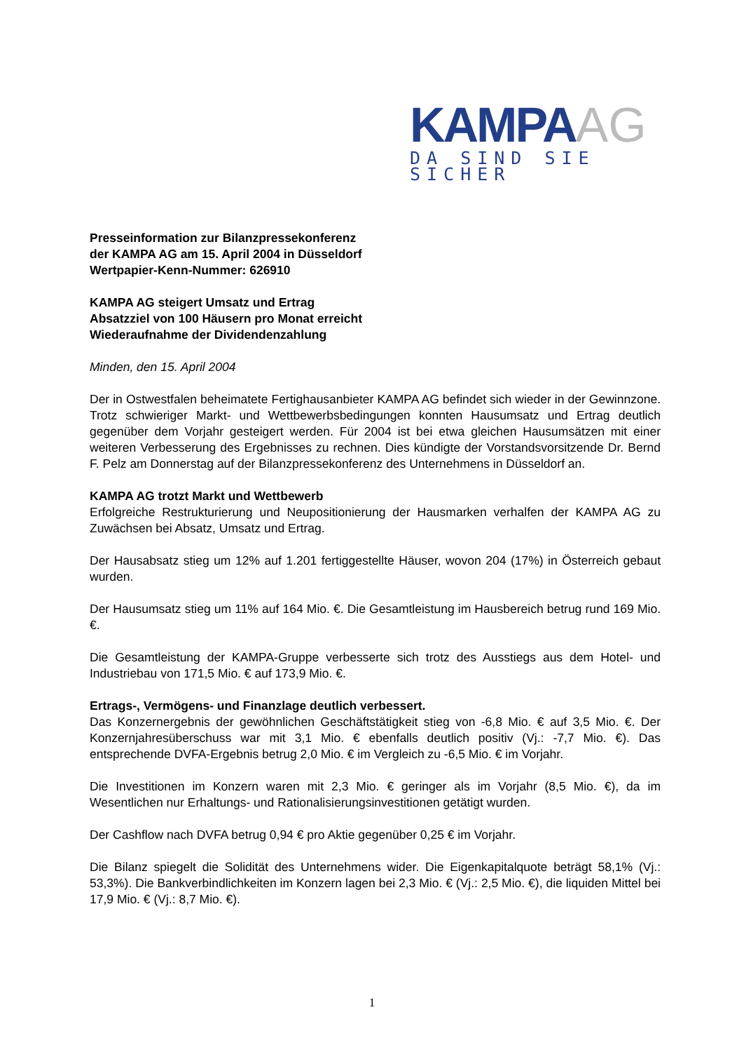KAMPAAG
DA SIND SIE SICHER
Presseinformation zur Bilanzpressekonferenz
der KAMPA AG am 15. April 2004 in Düsseldorf
Wertpapier-Kenn-Nummer: 626910
KAMPA AG steigert Umsatz und Ertrag
Absatzziel von 100 Häusern pro Monat erreicht
Wiederaufnahme der Dividendenzahlung
Minden, den 15. April 2004
Der in Ostwestfalen beheimatete Fertighausanbieter KAMPA AG befindet sich wieder in der Gewinnzone. Trotz schwieriger Markt- und Wettbewerbsbedingungen konnten Hausumsatz und Ertrag deutlich gegenüber dem Vorjahr gesteigert werden. Für 2004 ist bei etwa gleichen Hausumsätzen mit einer weiteren Verbesserung des Ergebnisses zu rechnen. Dies kündigte der Vorstandsvorsitzende Dr. Bernd F. Pelz am Donnerstag auf der Bilanzpressekonferenz des Unternehmens in Düsseldorf an.
KAMPA AG trotzt Markt und Wettbewerb
Erfolgreiche Restrukturierung und Neupositionierung der Hausmarken verhalfen der KAMPA AG zu Zuwächsen bei Absatz, Umsatz und Ertrag.
Der Hausabsatz stieg um 12% auf 1.201 fertiggestellte Häuser, wovon 204 (17%) in Österreich gebaut wurden.
Der Hausumsatz stieg um 11% auf 164 Mio. €. Die Gesamtleistung im Hausbereich betrug rund 169 Mio. €.
Die Gesamtleistung der KAMPA-Gruppe verbesserte sich trotz des Ausstiegs aus dem Hotel- und Industriebau von 171,5 Mio. € auf 173,9 Mio. €.
Ertrags-, Vermögens- und Finanzlage deutlich verbessert.
Das Konzernergebnis der gewöhnlichen Geschäftstätigkeit stieg von -6,8 Mio. € auf 3,5 Mio. €. Der Konzernjahresüberschuss war mit 3,1 Mio. € ebenfalls deutlich positiv (Vj.: -7,7 Mio. €). Das entsprechende DVFA-Ergebnis betrug 2,0 Mio. € im Vergleich zu -6,5 Mio. € im Vorjahr.
Die Investitionen im Konzern waren mit 2,3 Mio. € geringer als im Vorjahr (8,5 Mio. €), da im Wesentlichen nur Erhaltungs- und Rationalisierungsinvestitionen getätigt wurden.
Der Cashflow nach DVFA betrug 0,94 € pro Aktie gegenüber 0,25 € im Vorjahr.
Die Bilanz spiegelt die Solidität des Unternehmens wider. Die Eigenkapitalquote beträgt 58,1% (Vj.: 53,3%). Die Bankverbindlichkeiten im Konzern lagen bei 2,3 Mio. € (Vj.: 2,5 Mio. €), die liquiden Mittel bei 17,9 Mio. € (Vj.: 8,7 Mio. €).
1